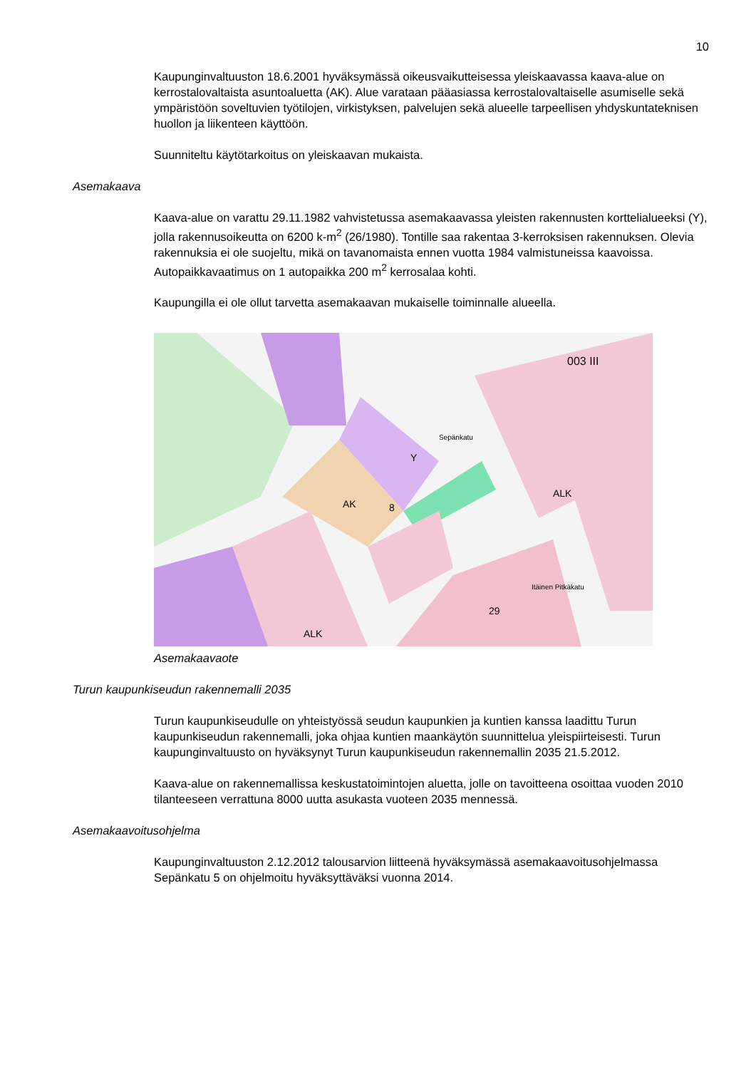10
Kaupunginvaltuuston 18.6.2001 hyväksymässä oikeusvaikutteisessa yleiskaavassa kaava-alue on kerrostalovaltaista asuntoaluetta (AK). Alue varataan pääasiassa kerrostalovaltaiselle asumiselle sekä ympäristöön soveltuvien työtilojen, virkistyksen, palvelujen sekä alueelle tarpeellisen yhdyskuntateknisen huollon ja liikenteen käyttöön.
Suunniteltu käytötarkoitus on yleiskaavan mukaista.
Asemakaava
Kaava-alue on varattu 29.11.1982 vahvistetussa asemakaavassa yleisten rakennusten korttelialueeksi (Y), jolla rakennusoikeutta on 6200 k-m<sup>2</sup> (26/1980). Tontille saa rakentaa 3-kerroksisen rakennuksen. Olevia rakennuksia ei ole suojeltu, mikä on tavanomaista ennen vuotta 1984 valmistuneissa kaavoissa. Autopaikkavaatimus on 1 autopaikka 200 m<sup>2</sup> kerrosalaa kohti.
Kaupungilla ei ole ollut tarvetta asemakaavan mukaiselle toiminnalle alueella.
Y
AK
8
ALK
29
003 III
ALK
Itäinen Pitkäkatu
Sepänkatu
Asemakaavaote
Turun kaupunkiseudun rakennemalli 2035
Turun kaupunkiseudulle on yhteistyössä seudun kaupunkien ja kuntien kanssa laadittu Turun kaupunkiseudun rakennemalli, joka ohjaa kuntien maankäytön suunnittelua yleispiirteisesti. Turun kaupunginvaltuusto on hyväksynyt Turun kaupunkiseudun rakennemallin 2035 21.5.2012.
Kaava-alue on rakennemallissa keskustatoimintojen aluetta, jolle on tavoitteena osoittaa vuoden 2010 tilanteeseen verrattuna 8000 uutta asukasta vuoteen 2035 mennessä.
Asemakaavoitusohjelma
Kaupunginvaltuuston 2.12.2012 talousarvion liitteenä hyväksymässä asemakaavoitusohjelmassa Sepänkatu 5 on ohjelmoitu hyväksyttäväksi vuonna 2014.